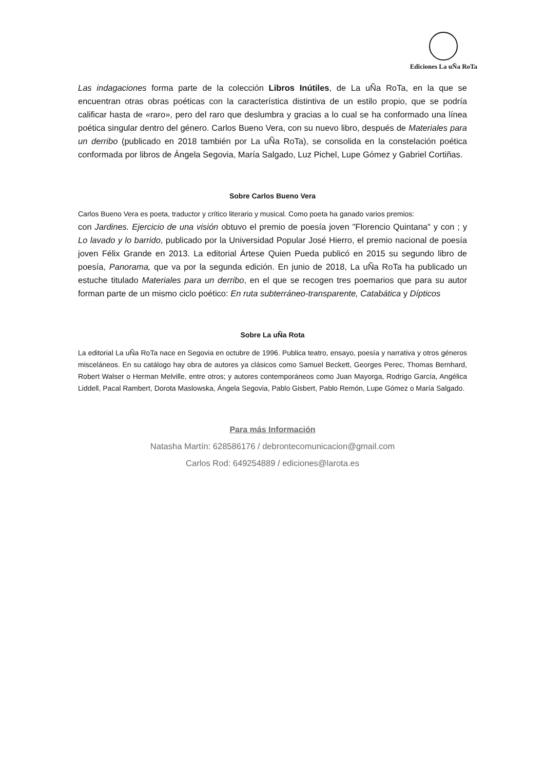Ediciones La uÑa RoTa
Las indagaciones forma parte de la colección Libros Inútiles, de La uÑa RoTa, en la que se encuentran otras obras poéticas con la característica distintiva de un estilo propio, que se podría calificar hasta de «raro», pero del raro que deslumbra y gracias a lo cual se ha conformado una línea poética singular dentro del género. Carlos Bueno Vera, con su nuevo libro, después de Materiales para un derribo (publicado en 2018 también por La uÑa RoTa), se consolida en la constelación poética conformada por libros de Ángela Segovia, María Salgado, Luz Pichel, Lupe Gómez y Gabriel Cortiñas.
Sobre Carlos Bueno Vera
Carlos Bueno Vera es poeta, traductor y crítico literario y musical. Como poeta ha ganado varios premios:
con Jardines. Ejercicio de una visión obtuvo el premio de poesía joven "Florencio Quintana" y con ; y Lo lavado y lo barrido, publicado por la Universidad Popular José Hierro, el premio nacional de poesía joven Félix Grande en 2013. La editorial Ártese Quien Pueda publicó en 2015 su segundo libro de poesía, Panorama, que va por la segunda edición. En junio de 2018, La uÑa RoTa ha publicado un estuche titulado Materiales para un derribo, en el que se recogen tres poemarios que para su autor forman parte de un mismo ciclo poético: En ruta subterráneo-transparente, Catabática y Dípticos
Sobre La uÑa Rota
La editorial La uÑa RoTa nace en Segovia en octubre de 1996. Publica teatro, ensayo, poesía y narrativa y otros géneros misceláneos. En su catálogo hay obra de autores ya clásicos como Samuel Beckett, Georges Perec, Thomas Bernhard, Robert Walser o Herman Melville, entre otros; y autores contemporáneos como Juan Mayorga, Rodrigo García, Angélica Liddell, Pacal Rambert, Dorota Maslowska, Ángela Segovia, Pablo Gisbert, Pablo Remón, Lupe Gómez o María Salgado.
Para más Información
Natasha Martín: 628586176 / debrontecomunicacion@gmail.com
Carlos Rod: 649254889 / ediciones@larota.es